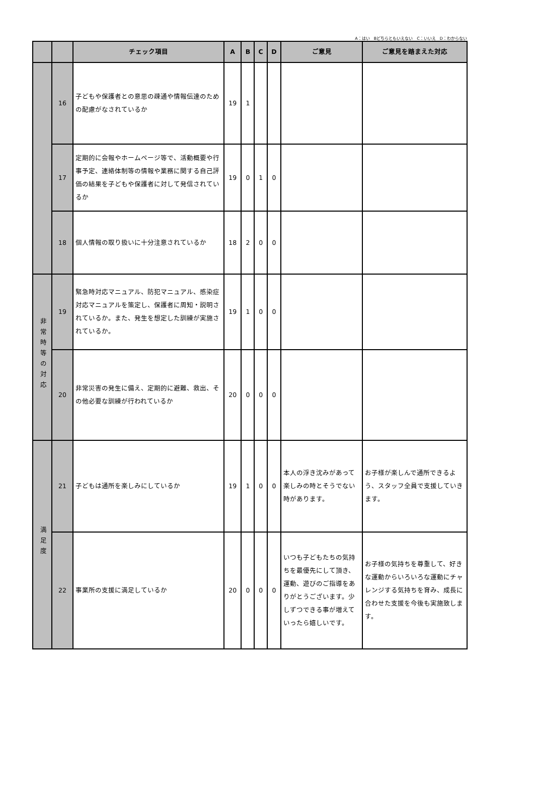A：はい　Bどちらともいえない　C：いいえ　D：わからない
| | | チェック項目 | A | B | C | D | ご意見 | ご意見を踏まえた対応 |
| --- | --- | --- | --- | --- | --- | --- | --- | --- |
| | 16 | 子どもや保護者との意思の疎通や情報伝達のための配慮がなされているか | 19 | 1 | | | | |
| | 17 | 定期的に会報やホームページ等で、活動概要や行事予定、連絡体制等の情報や業務に関する自己評価の結果を子どもや保護者に対して発信されているか | 19 | 0 | 1 | 0 | | |
| | 18 | 個人情報の取り扱いに十分注意されているか | 18 | 2 | 0 | 0 | | |
| 非常時等の対応 | 19 | 緊急時対応マニュアル、防犯マニュアル、感染症対応マニュアルを策定し、保護者に周知・説明されているか。また、発生を想定した訓練が実施されているか。 | 19 | 1 | 0 | 0 | | |
| | 20 | 非常災害の発生に備え、定期的に避難、救出、その他必要な訓練が行われているか | 20 | 0 | 0 | 0 | | |
| 満足度 | 21 | 子どもは通所を楽しみにしているか | 19 | 1 | 0 | 0 | 本人の浮き沈みがあって楽しみの時とそうでない時があります。 | お子様が楽しんで通所できるよう、スタッフ全員で支援していきます。 |
| | 22 | 事業所の支援に満足しているか | 20 | 0 | 0 | 0 | いつも子どもたちの気持ちを最優先にして頂き、運動、遊びのご指導をありがとうございます。少しずつできる事が増えていったら嬉しいです。 | お子様の気持ちを尊重して、好きな運動からいろいろな運動にチャレンジする気持ちを育み、成長に合わせた支援を今後も実施致します。 |